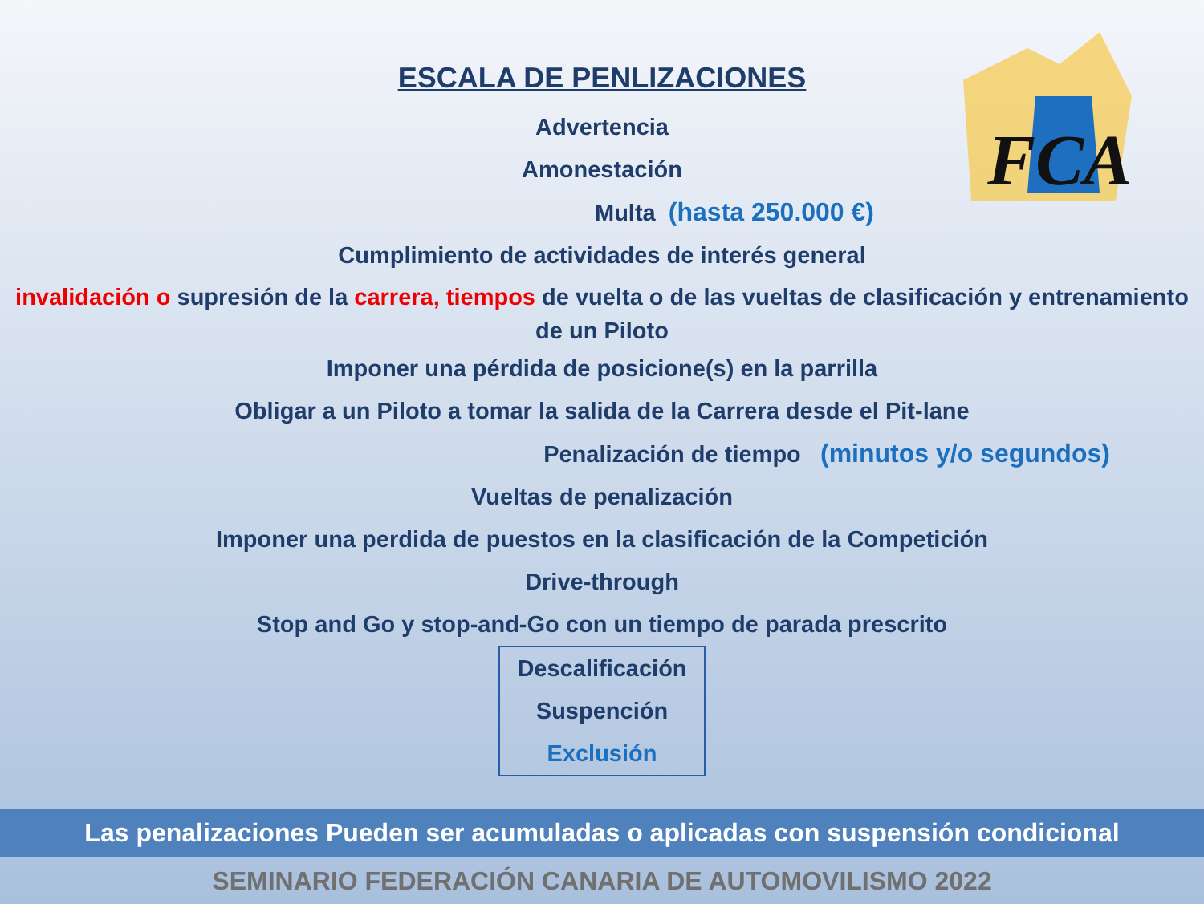FCA
ESCALA DE PENLIZACIONES
Advertencia
Amonestación
Multa (hasta 250.000 €)
Cumplimiento de actividades de interés general
invalidación o supresión de la carrera, tiempos de vuelta o de las vueltas de clasificación y entrenamiento de un Piloto
Imponer una pérdida de posicione(s) en la parrilla
Obligar a un Piloto a tomar la salida de la Carrera desde el Pit-lane
Penalización de tiempo (minutos y/o segundos)
Vueltas de penalización
Imponer una perdida de puestos en la clasificación de la Competición
Drive-through
Stop and Go y stop-and-Go con un tiempo de parada prescrito
Descalificación
Suspención
Exclusión
Las penalizaciones Pueden ser acumuladas o aplicadas con suspensión condicional
SEMINARIO FEDERACIÓN CANARIA DE AUTOMOVILISMO 2022